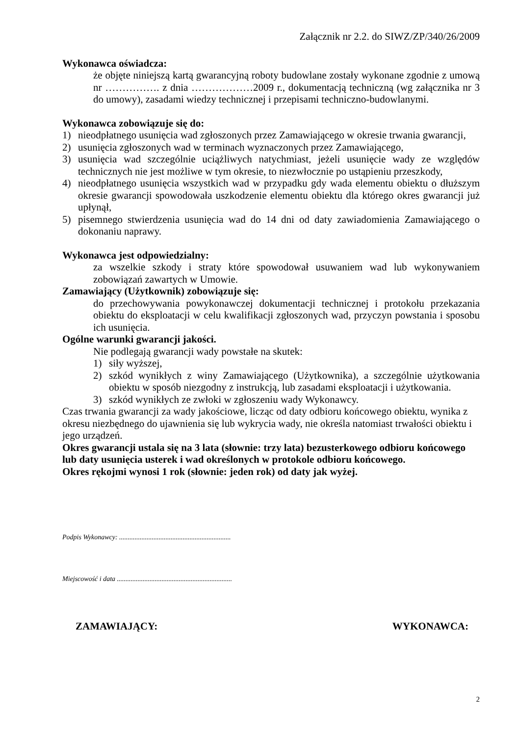Załącznik nr 2.2. do SIWZ/ZP/340/26/2009
Wykonawca oświadcza:
że objęte niniejszą kartą gwarancyjną roboty budowlane zostały wykonane zgodnie z umową nr ……………. z dnia ………………2009 r., dokumentacją techniczną (wg załącznika nr 3 do umowy), zasadami wiedzy technicznej i przepisami techniczno-budowlanymi.
Wykonawca zobowiązuje się do:
1) nieodpłatnego usunięcia wad zgłoszonych przez Zamawiającego w okresie trwania gwarancji,
2) usunięcia zgłoszonych wad w terminach wyznaczonych przez Zamawiającego,
3) usunięcia wad szczególnie uciążliwych natychmiast, jeżeli usunięcie wady ze względów technicznych nie jest możliwe w tym okresie, to niezwłocznie po ustąpieniu przeszkody,
4) nieodpłatnego usunięcia wszystkich wad w przypadku gdy wada elementu obiektu o dłuższym okresie gwarancji spowodowała uszkodzenie elementu obiektu dla którego okres gwarancji już upłynął,
5) pisemnego stwierdzenia usunięcia wad do 14 dni od daty zawiadomienia Zamawiającego o dokonaniu naprawy.
Wykonawca jest odpowiedzialny:
za wszelkie szkody i straty które spowodował usuwaniem wad lub wykonywaniem zobowiązań zawartych w Umowie.
Zamawiający (Użytkownik) zobowiązuje się:
do przechowywania powykonawczej dokumentacji technicznej i protokołu przekazania obiektu do eksploatacji w celu kwalifikacji zgłoszonych wad, przyczyn powstania i sposobu ich usunięcia.
Ogólne warunki gwarancji jakości.
Nie podlegają gwarancji wady powstałe na skutek:
1) siły wyższej,
2) szkód wynikłych z winy Zamawiającego (Użytkownika), a szczególnie użytkowania obiektu w sposób niezgodny z instrukcją, lub zasadami eksploatacji i użytkowania.
3) szkód wynikłych ze zwłoki w zgłoszeniu wady Wykonawcy.
Czas trwania gwarancji za wady jakościowe, licząc od daty odbioru końcowego obiektu, wynika z okresu niezbędnego do ujawnienia się lub wykrycia wady, nie określa natomiast trwałości obiektu i jego urządzeń.
Okres gwarancji ustala się na 3 lata (słownie: trzy lata) bezusterkowego odbioru końcowego lub daty usunięcia usterek i wad określonych w protokole odbioru końcowego.
Okres rękojmi wynosi 1 rok (słownie: jeden rok) od daty jak wyżej.
Podpis Wykonawcy: .................................................................
Miejscowość i data ...................................................................
ZAMAWIAJĄCY: WYKONAWCA:
2